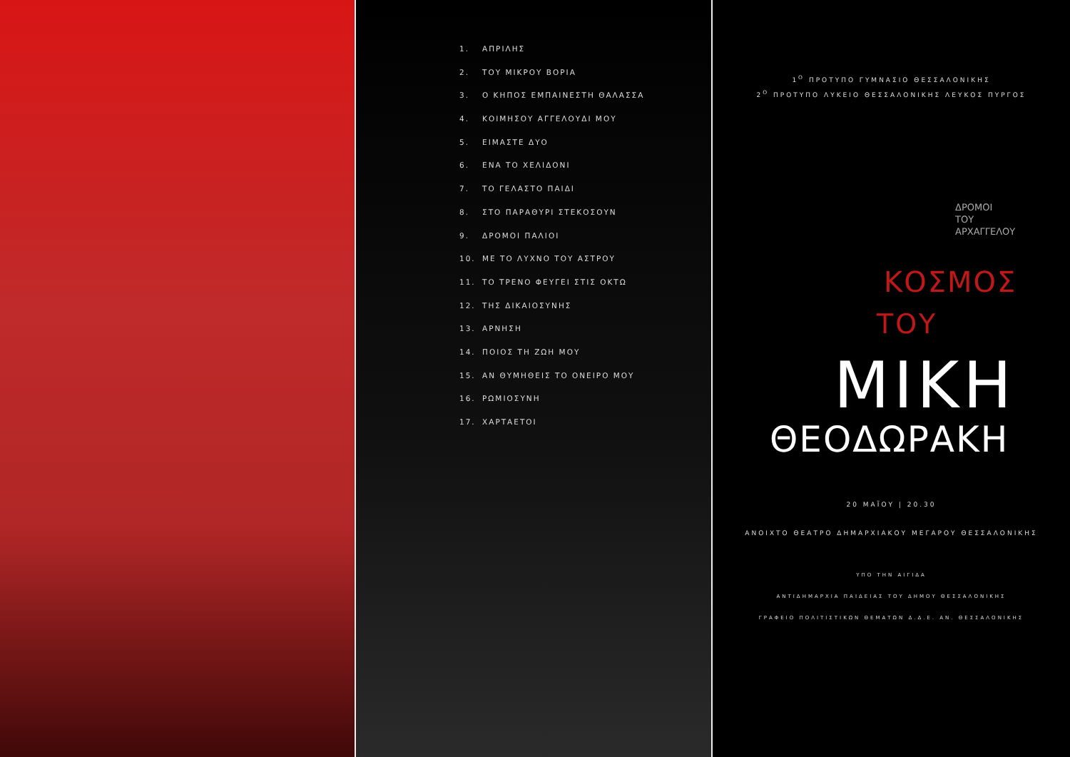1. ΑΠΡΙΛΗΣ
2. ΤΟΥ ΜΙΚΡΟΥ ΒΟΡΙΑ
3. Ο ΚΗΠΟΣ ΕΜΠΑΙΝΕΣΤΗ ΘΑΛΑΣΣΑ
4. ΚΟΙΜΗΣΟΥ ΑΓΓΕΛΟΥΔΙ ΜΟΥ
5. ΕΙΜΑΣΤΕ ΔΥΟ
6. ΕΝΑ ΤΟ ΧΕΛΙΔΟΝΙ
7. ΤΟ ΓΕΛΑΣΤΟ ΠΑΙΔΙ
8. ΣΤΟ ΠΑΡΑΘΥΡΙ ΣΤΕΚΟΣΟΥΝ
9. ΔΡΟΜΟΙ ΠΑΛΙΟΙ
10. ΜΕ ΤΟ ΛΥΧΝΟ ΤΟΥ ΑΣΤΡΟΥ
11. ΤΟ ΤΡΕΝΟ ΦΕΥΓΕΙ ΣΤΙΣ ΟΚΤΩ
12. ΤΗΣ ΔΙΚΑΙΟΣΥΝΗΣ
13. ΑΡΝΗΣΗ
14. ΠΟΙΟΣ ΤΗ ΖΩΗ ΜΟΥ
15. ΑΝ ΘΥΜΗΘΕΙΣ ΤΟ ΟΝΕΙΡΟ ΜΟΥ
16. ΡΩΜΙΟΣΥΝΗ
17. ΧΑΡΤΑΕΤΟΙ
1<sup>Ο</sup> ΠΡΟΤΥΠΟ ΓΥΜΝΑΣΙΟ ΘΕΣΣΑΛΟΝΙΚΗΣ
2<sup>Ο</sup> ΠΡΟΤΥΠΟ ΛΥΚΕΙΟ ΘΕΣΣΑΛΟΝΙΚΗΣ ΛΕΥΚΟΣ ΠΥΡΓΟΣ
ΔΡΟΜΟΙ
ΤΟΥ
ΑΡΧΑΓΓΕΛΟΥ
ΚΟΣΜΟΣ
ΤΟΥ
ΜΙΚΗ
ΘΕΟΔΩΡΑΚΗ
20 ΜΑΪΟΥ | 20.30
ΑΝΟΙΧΤΟ ΘΕΑΤΡΟ ΔΗΜΑΡΧΙΑΚΟΥ ΜΕΓΑΡΟΥ ΘΕΣΣΑΛΟΝΙΚΗΣ
ΥΠΟ ΤΗΝ ΑΙΓΙΔΑ
ΑΝΤΙΔΗΜΑΡΧΙΑ ΠΑΙΔΕΙΑΣ ΤΟΥ ΔΗΜΟΥ ΘΕΣΣΑΛΟΝΙΚΗΣ
ΓΡΑΦΕΙΟ ΠΟΛΙΤΙΣΤΙΚΩΝ ΘΕΜΑΤΩΝ Δ.Δ.Ε. ΑΝ. ΘΕΣΣΑΛΟΝΙΚΗΣ